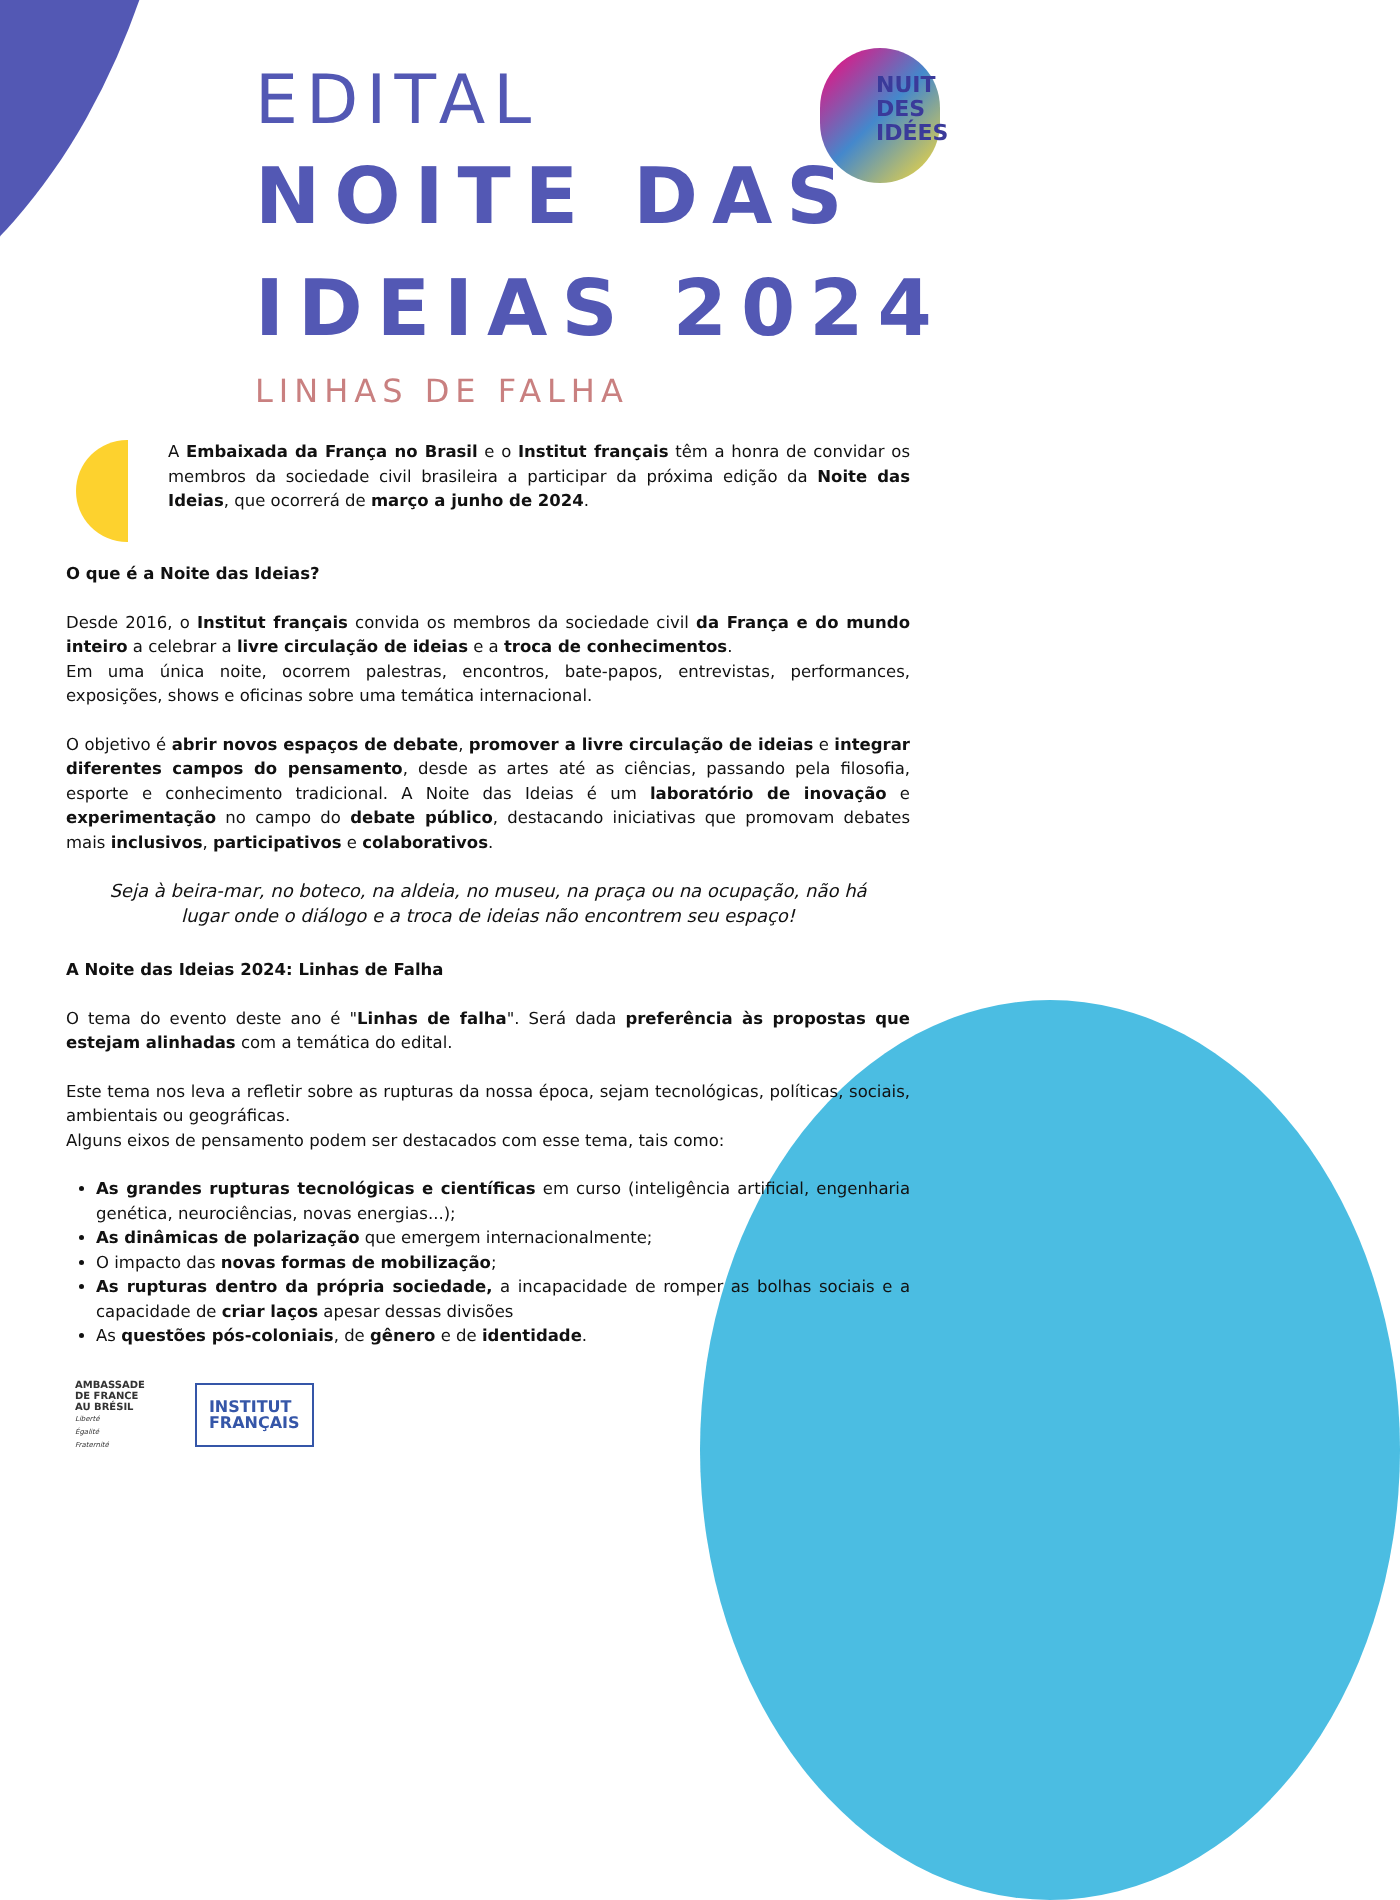EDITAL
NOITE DAS
IDEIAS 2024
LINHAS DE FALHA
NUIT
DES
IDÉES
A Embaixada da França no Brasil e o Institut français têm a honra de convidar os membros da sociedade civil brasileira a participar da próxima edição da Noite das Ideias, que ocorrerá de março a junho de 2024.
O que é a Noite das Ideias?
Desde 2016, o Institut français convida os membros da sociedade civil da França e do mundo inteiro a celebrar a livre circulação de ideias e a troca de conhecimentos.
Em uma única noite, ocorrem palestras, encontros, bate-papos, entrevistas, performances, exposições, shows e oficinas sobre uma temática internacional.
O objetivo é abrir novos espaços de debate, promover a livre circulação de ideias e integrar diferentes campos do pensamento, desde as artes até as ciências, passando pela filosofia, esporte e conhecimento tradicional. A Noite das Ideias é um laboratório de inovação e experimentação no campo do debate público, destacando iniciativas que promovam debates mais inclusivos, participativos e colaborativos.
Seja à beira-mar, no boteco, na aldeia, no museu, na praça ou na ocupação, não há lugar onde o diálogo e a troca de ideias não encontrem seu espaço!
A Noite das Ideias 2024: Linhas de Falha
O tema do evento deste ano é "Linhas de falha". Será dada preferência às propostas que estejam alinhadas com a temática do edital.
Este tema nos leva a refletir sobre as rupturas da nossa época, sejam tecnológicas, políticas, sociais, ambientais ou geográficas.
Alguns eixos de pensamento podem ser destacados com esse tema, tais como:
As grandes rupturas tecnológicas e científicas em curso (inteligência artificial, engenharia genética, neurociências, novas energias...);
As dinâmicas de polarização que emergem internacionalmente;
O impacto das novas formas de mobilização;
As rupturas dentro da própria sociedade, a incapacidade de romper as bolhas sociais e a capacidade de criar laços apesar dessas divisões
As questões pós-coloniais, de gênero e de identidade.
AMBASSADE
DE FRANCE
AU BRÉSIL
Liberté
Égalité
Fraternité
INSTITUT
FRANÇAIS